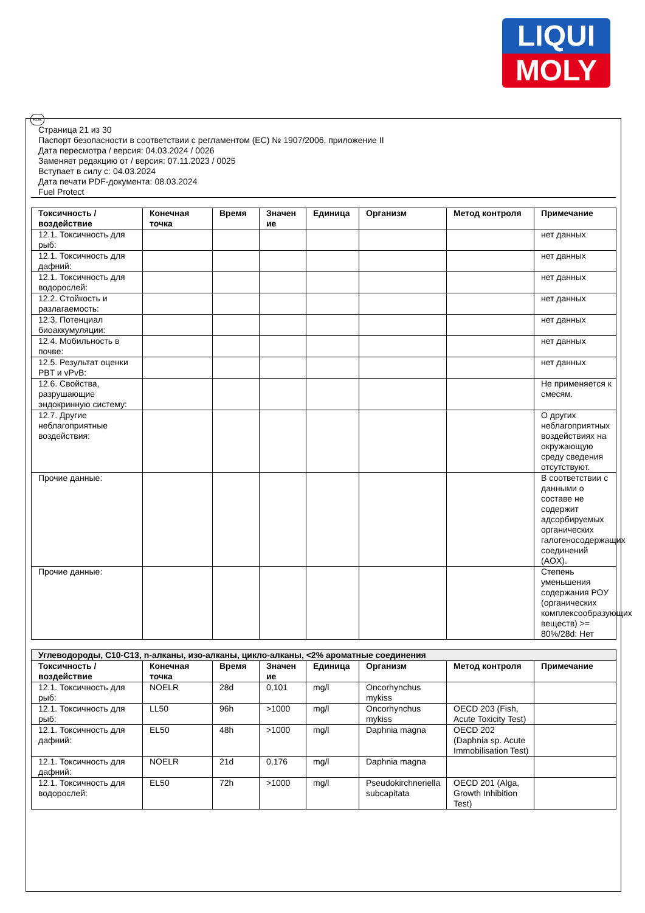LIQUI
MOLY
RUS
Страница 21 из 30
Паспорт безопасности в соответствии с регламентом (ЕС) № 1907/2006, приложение II
Дата пересмотра / версия: 04.03.2024 / 0026
Заменяет редакцию от / версия: 07.11.2023 / 0025
Вступает в силу с: 04.03.2024
Дата печати PDF-документа: 08.03.2024
Fuel Protect
| Токсичность / воздействие | Конечная точка | Время | Значен ие | Единица | Организм | Метод контроля | Примечание |
| --- | --- | --- | --- | --- | --- | --- | --- |
| 12.1. Токсичность для рыб: | | | | | | | нет данных |
| 12.1. Токсичность для дафний: | | | | | | | нет данных |
| 12.1. Токсичность для водорослей: | | | | | | | нет данных |
| 12.2. Стойкость и разлагаемость: | | | | | | | нет данных |
| 12.3. Потенциал биоаккумуляции: | | | | | | | нет данных |
| 12.4. Мобильность в почве: | | | | | | | нет данных |
| 12.5. Результат оценки PBT и vPvB: | | | | | | | нет данных |
| 12.6. Свойства, разрушающие эндокринную систему: | | | | | | | Не применяется к смесям. |
| 12.7. Другие неблагоприятные воздействия: | | | | | | | О других неблагоприятных воздействиях на окружающую среду сведения отсутствуют. |
| Прочие данные: | | | | | | | В соответствии с данными о составе не содержит адсорбируемых органических галогеносодержащих соединений (AOX). |
| Прочие данные: | | | | | | | Степень уменьшения содержания РОУ (органических комплексообразующих веществ) >= 80%/28d: Нет |
| Углеводороды, C10-C13, n-алканы, изо-алканы, цикло-алканы, <2% ароматные соединения | | | | | | | |
| Токсичность / воздействие | Конечная точка | Время | Значен ие | Единица | Организм | Метод контроля | Примечание |
| 12.1. Токсичность для рыб: | NOELR | 28d | 0,101 | mg/l | Oncorhynchus mykiss | | |
| 12.1. Токсичность для рыб: | LL50 | 96h | >1000 | mg/l | Oncorhynchus mykiss | OECD 203 (Fish, Acute Toxicity Test) | |
| 12.1. Токсичность для дафний: | EL50 | 48h | >1000 | mg/l | Daphnia magna | OECD 202 (Daphnia sp. Acute Immobilisation Test) | |
| 12.1. Токсичность для дафний: | NOELR | 21d | 0,176 | mg/l | Daphnia magna | | |
| 12.1. Токсичность для водорослей: | EL50 | 72h | >1000 | mg/l | Pseudokirchneriella subcapitata | OECD 201 (Alga, Growth Inhibition Test) | |